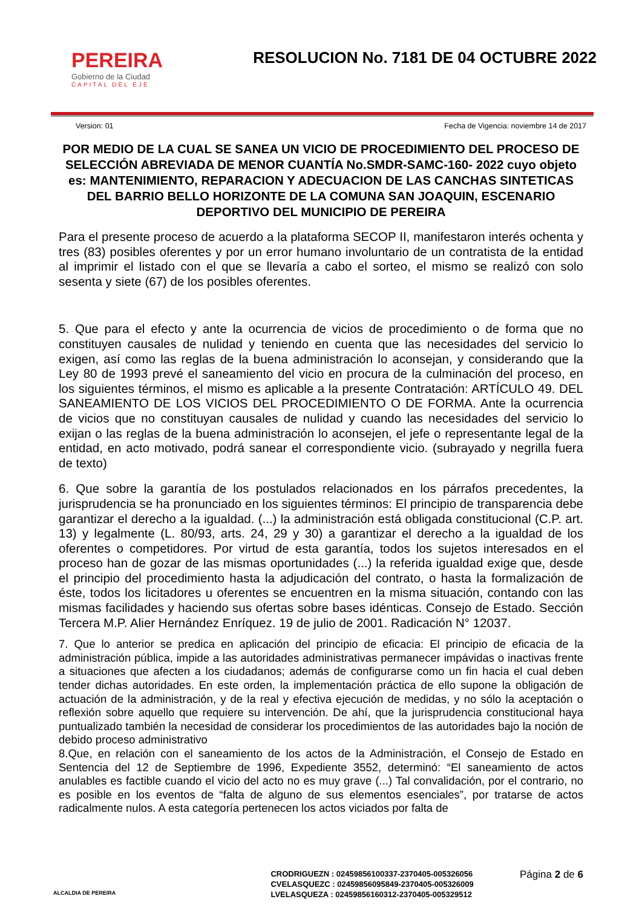PEREIRA
Gobierno de la Ciudad
CAPITAL DEL EJE
RESOLUCION No. 7181 DE 04 OCTUBRE 2022
Version: 01 Fecha de Vigencia: noviembre 14 de 2017
POR MEDIO DE LA CUAL SE SANEA UN VICIO DE PROCEDIMIENTO DEL PROCESO DE SELECCIÓN ABREVIADA DE MENOR CUANTÍA No.SMDR-SAMC-160- 2022 cuyo objeto es: MANTENIMIENTO, REPARACION Y ADECUACION DE LAS CANCHAS SINTETICAS DEL BARRIO BELLO HORIZONTE DE LA COMUNA SAN JOAQUIN, ESCENARIO DEPORTIVO DEL MUNICIPIO DE PEREIRA
Para el presente proceso de acuerdo a la plataforma SECOP II, manifestaron interés ochenta y tres (83) posibles oferentes y por un error humano involuntario de un contratista de la entidad al imprimir el listado con el que se llevaría a cabo el sorteo, el mismo se realizó con solo sesenta y siete (67) de los posibles oferentes.
5. Que para el efecto y ante la ocurrencia de vicios de procedimiento o de forma que no constituyen causales de nulidad y teniendo en cuenta que las necesidades del servicio lo exigen, así como las reglas de la buena administración lo aconsejan, y considerando que la Ley 80 de 1993 prevé el saneamiento del vicio en procura de la culminación del proceso, en los siguientes términos, el mismo es aplicable a la presente Contratación: ARTÍCULO 49. DEL SANEAMIENTO DE LOS VICIOS DEL PROCEDIMIENTO O DE FORMA. Ante la ocurrencia de vicios que no constituyan causales de nulidad y cuando las necesidades del servicio lo exijan o las reglas de la buena administración lo aconsejen, el jefe o representante legal de la entidad, en acto motivado, podrá sanear el correspondiente vicio. (subrayado y negrilla fuera de texto)
6. Que sobre la garantía de los postulados relacionados en los párrafos precedentes, la jurisprudencia se ha pronunciado en los siguientes términos: El principio de transparencia debe garantizar el derecho a la igualdad. (...) la administración está obligada constitucional (C.P. art. 13) y legalmente (L. 80/93, arts. 24, 29 y 30) a garantizar el derecho a la igualdad de los oferentes o competidores. Por virtud de esta garantía, todos los sujetos interesados en el proceso han de gozar de las mismas oportunidades (...) la referida igualdad exige que, desde el principio del procedimiento hasta la adjudicación del contrato, o hasta la formalización de éste, todos los licitadores u oferentes se encuentren en la misma situación, contando con las mismas facilidades y haciendo sus ofertas sobre bases idénticas. Consejo de Estado. Sección Tercera M.P. Alier Hernández Enríquez. 19 de julio de 2001. Radicación N° 12037.
7. Que lo anterior se predica en aplicación del principio de eficacia: El principio de eficacia de la administración pública, impide a las autoridades administrativas permanecer impávidas o inactivas frente a situaciones que afecten a los ciudadanos; además de configurarse como un fin hacia el cual deben tender dichas autoridades. En este orden, la implementación práctica de ello supone la obligación de actuación de la administración, y de la real y efectiva ejecución de medidas, y no sólo la aceptación o reflexión sobre aquello que requiere su intervención. De ahí, que la jurisprudencia constitucional haya puntualizado también la necesidad de considerar los procedimientos de las autoridades bajo la noción de debido proceso administrativo
8.Que, en relación con el saneamiento de los actos de la Administración, el Consejo de Estado en Sentencia del 12 de Septiembre de 1996, Expediente 3552, determinó: “El saneamiento de actos anulables es factible cuando el vicio del acto no es muy grave (...) Tal convalidación, por el contrario, no es posible en los eventos de “falta de alguno de sus elementos esenciales”, por tratarse de actos radicalmente nulos. A esta categoría pertenecen los actos viciados por falta de
ALCALDIA DE PEREIRA
CRODRIGUEZN : 02459856100337-2370405-005326056
CVELASQUEZC : 02459856095849-2370405-005326009
LVELASQUEZA : 02459856160312-2370405-005329512
Página 2 de 6